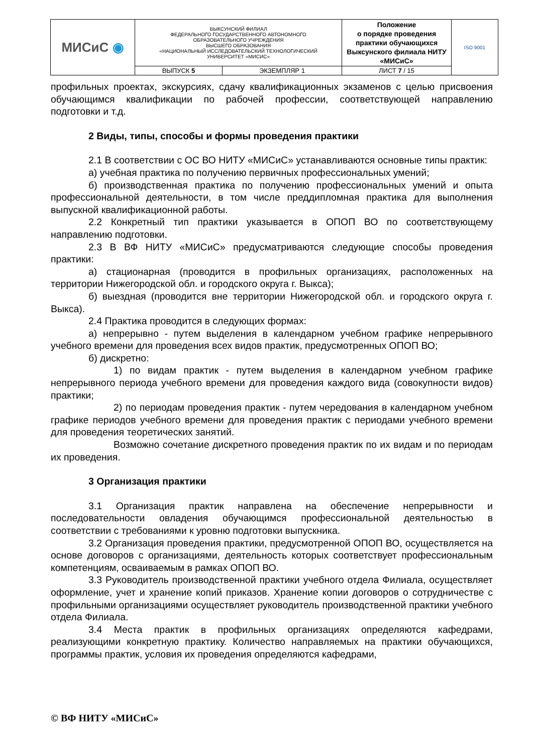| МИСиС ◉ | ВЫКСУНСКИЙ ФИЛИАЛ ФЕДЕРАЛЬНОГО ГОСУДАРСТВЕННОГО АВТОНОМНОГО ОБРАЗОВАТЕЛЬНОГО УЧРЕЖДЕНИЯ ВЫСШЕГО ОБРАЗОВАНИЯ «НАЦИОНАЛЬНЫЙ ИССЛЕДОВАТЕЛЬСКИЙ ТЕХНОЛОГИЧЕСКИЙ УНИВЕРСИТЕТ «МИСИС» | | Положение о порядке проведения практики обучающихся Выксунского филиала НИТУ «МИСиС» | ISO 9001 |
| | ВЫПУСК 5 | ЭКЗЕМПЛЯР 1 | ЛИСТ 7 / 15 | |
профильных проектах, экскурсиях, сдачу квалификационных экзаменов с целью присвоения обучающимся квалификации по рабочей профессии, соответствующей направлению подготовки и т.д.
2 Виды, типы, способы и формы проведения практики
2.1 В соответствии с ОС ВО НИТУ «МИСиС» устанавливаются основные типы практик:
а) учебная практика по получению первичных профессиональных умений;
б) производственная практика по получению профессиональных умений и опыта профессиональной деятельности, в том числе преддипломная практика для выполнения выпускной квалификационной работы.
2.2 Конкретный тип практики указывается в ОПОП ВО по соответствующему направлению подготовки.
2.3 В ВФ НИТУ «МИСиС» предусматриваются следующие способы проведения практики:
а) стационарная (проводится в профильных организациях, расположенных на территории Нижегородской обл. и городского округа г. Выкса);
б) выездная (проводится вне территории Нижегородской обл. и городского округа г. Выкса).
2.4 Практика проводится в следующих формах:
а) непрерывно - путем выделения в календарном учебном графике непрерывного учебного времени для проведения всех видов практик, предусмотренных ОПОП ВО;
б) дискретно:
1) по видам практик - путем выделения в календарном учебном графике непрерывного периода учебного времени для проведения каждого вида (совокупности видов) практики;
2) по периодам проведения практик - путем чередования в календарном учебном графике периодов учебного времени для проведения практик с периодами учебного времени для проведения теоретических занятий.
Возможно сочетание дискретного проведения практик по их видам и по периодам их проведения.
3 Организация практики
3.1 Организация практик направлена на обеспечение непрерывности и последовательности овладения обучающимся профессиональной деятельностью в соответствии с требованиями к уровню подготовки выпускника.
3.2 Организация проведения практики, предусмотренной ОПОП ВО, осуществляется на основе договоров с организациями, деятельность которых соответствует профессиональным компетенциям, осваиваемым в рамках ОПОП ВО.
3.3 Руководитель производственной практики учебного отдела Филиала, осуществляет оформление, учет и хранение копий приказов. Хранение копии договоров о сотрудничестве с профильными организациями осуществляет руководитель производственной практики учебного отдела Филиала.
3.4 Места практик в профильных организациях определяются кафедрами, реализующими конкретную практику. Количество направляемых на практики обучающихся, программы практик, условия их проведения определяются кафедрами,
© ВФ НИТУ «МИСиС»